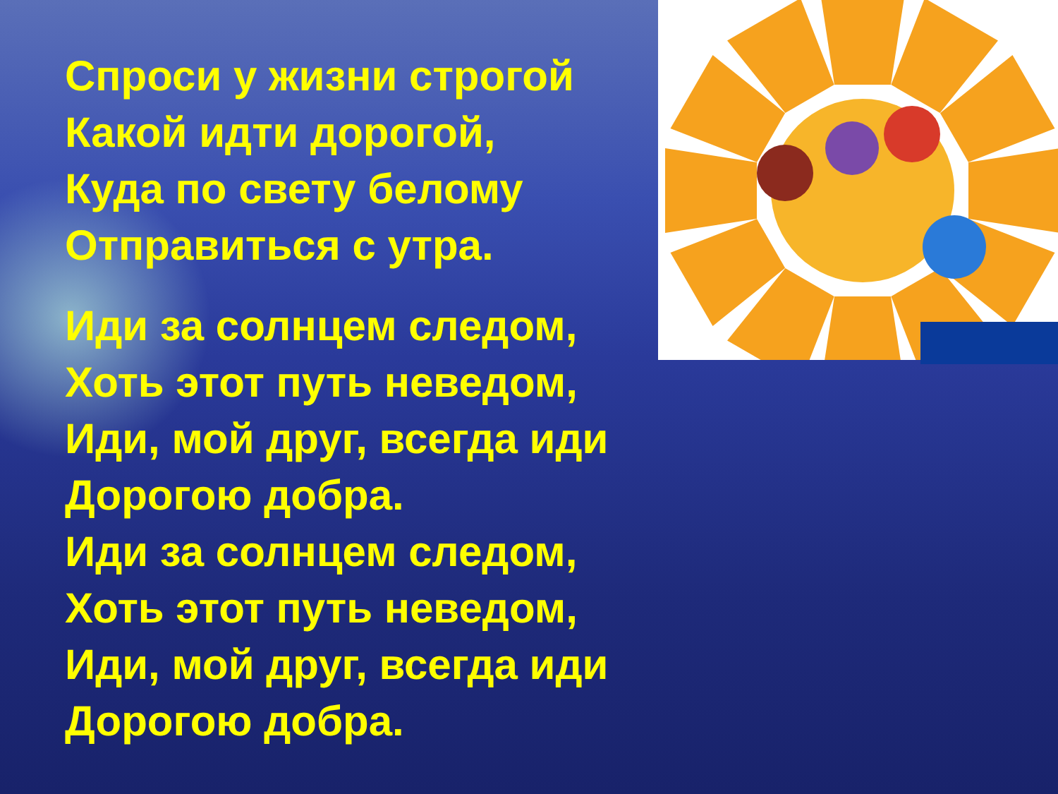Спроси у жизни строгой
Какой идти дорогой,
Куда по свету белому
Отправиться с утра.
Иди за солнцем следом,
Хоть этот путь неведом,
Иди, мой друг, всегда иди
Дорогою добра.
Иди за солнцем следом,
Хоть этот путь неведом,
Иди, мой друг, всегда иди
Дорогою добра.